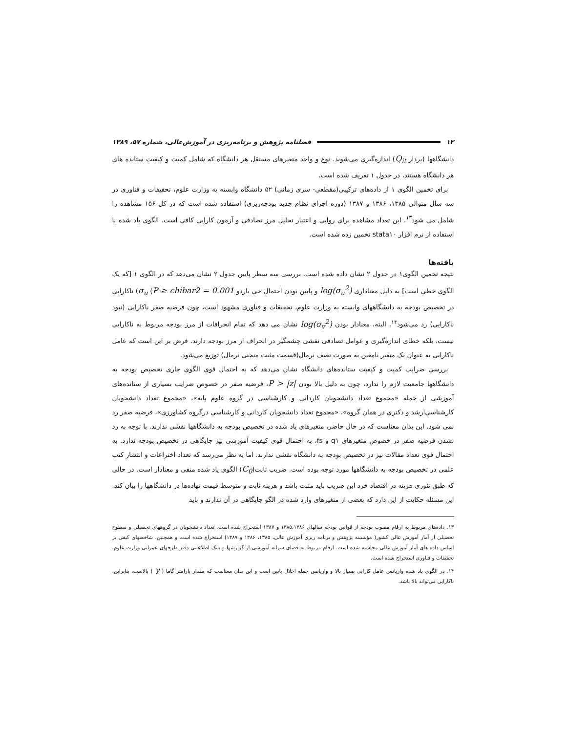۱۲ فصلنامه پژوهش و برنامه‌ریزی در آموزش‌عالی، شماره ۵۷، ۱۳۸۹
دانشگاهها (بردار Q<sub>it</sub>) اندازه‌گیری می‌شوند. نوع و واحد متغیرهای مستقل هر دانشگاه که شامل کمیت و کیفیت ستانده های هر دانشگاه هستند، در جدول ۱ تعریف شده است.
برای تخمین الگوی ۱ از داده‌های ترکیبی(مقطعی- سری زمانی) ۵۲ دانشگاه وابسته به وزارت علوم، تحقیقات و فناوری در سه سال متوالی ۱۳۸۵، ۱۳۸۶ و ۱۳۸۷ (دوره اجرای نظام جدید بودجه‌ریزی) استفاده شده است که در کل ۱۵۶ مشاهده را شامل می شود<sup>۱۳</sup>. این تعداد مشاهده برای روایی و اعتبار تحلیل مرز تصادفی و آزمون کارایی کافی است. الگوی یاد شده با استفاده از نرم افزار stata۱۰ تخمین زده شده است.
یافته‌ها
نتیجه تخمین الگوی۱ در جدول ۲ نشان داده شده است. بررسی سه سطر پایین جدول ۲ نشان می‌دهد که در الگوی ۱ [که یک الگوی خطی است] به دلیل معناداری log(σ<sub>u</sub><sup>2</sup>) و پایین بودن احتمال خی باردو σ<sub>u</sub> (P ≥ chibar2 = 0.001) ناکارایی در تخصیص بودجه به دانشگاههای وابسته به وزارت علوم، تحقیقات و فناوری مشهود است، چون فرضیه صفر ناکارایی (نبود ناکارایی) رد می‌شود<sup>۱۴</sup>. البته، معنادار بودن log(σ<sub>v</sub><sup>2</sup>) نشان می دهد که تمام انحرافات از مرز بودجه مربوط به ناکارایی نیست، بلکه خطای اندازه‌گیری و عوامل تصادفی نقشی چشمگیر در انحراف از مرز بودجه دارند. فرض بر این است که عامل ناکارایی به عنوان یک متغیر نامعین به صورت نصف نرمال(قسمت مثبت منحنی نرمال) توزیع می‌شود.
بررسی ضرایب کمیت و کیفیت ستانده‌های دانشگاه نشان می‌دهد که به احتمال قوی الگوی جاری تخصیص بودجه به دانشگاهها جامعیت لازم را ندارد، چون به دلیل بالا بودن P > |z|، فرضیه صفر در خصوص ضرایب بسیاری از ستانده‌های آموزشی از جمله «مجموع تعداد دانشجویان کاردانی و کارشناسی در گروه علوم پایه»، «مجموع تعداد دانشجویان کارشناسی‌ارشد و دکتری در همان گروه»، «مجموع تعداد دانشجویان کاردانی و کارشناسی درگروه کشاورزی»، فرضیه صفر رد نمی شود. این بدان معناست که در حال حاضر، متغیرهای یاد شده در تخصیص بودجه به دانشگاهها نقشی ندارند. با توجه به رد نشدن فرضیه صفر در خصوص متغیرهای q۱ و fs، به احتمال قوی کیفیت آموزشی نیز جایگاهی در تخصیص بودجه ندارد. به احتمال قوی تعداد مقالات نیز در تخصیص بودجه به دانشگاه نقشی ندارند. اما به نظر می‌رسد که تعداد اختراعات و انتشار کتب علمی در تخصیص بودجه به دانشگاهها مورد توجه بوده است. ضریب ثابت(C<sub>0</sub>) الگوی یاد شده منفی و معنادار است. در حالی که طبق تئوری هزینه در اقتصاد خرد این ضریب باید مثبت باشد و هزینه ثابت و متوسط قیمت نهاده‌ها در دانشگاهها را بیان کند. این مسئله حکایت از این دارد که بعضی از متغیرهای وارد شده در الگو جایگاهی در آن ندارند و باید
۱۳. داده‌های مربوط به ارقام مصوب بودجه از قوانین بودجه سالهای ۱۳۸۵،۱۳۸۶ و ۱۳۸۷ استخراج شده است. تعداد دانشجویان در گروههای تحصیلی و سطوح تحصیلی از آمار آموزش عالی کشور( مؤسسه پژوهش و برنامه ریزی آموزش عالی، ۱۳۸۵، ۱۳۸۶ و ۱۳۸۷) استخراج شده است و همچنین، شاخصهای کیفی بر اساس داده های آمار آموزش عالی محاسبه شده است. ارقام مربوط به فضای سرانه آموزشی از گزارشها و بانک اطلاعاتی دفتر طرحهای عمرانی وزارت علوم، تحقیقات و فناوری استخراج شده است.
۱۴. در الگوی یاد شده واریانس عامل کارایی بسیار بالا و واریانس جمله اخلال پایین است و این بدان معناست که مقدار پارامتر گاما ( γ ) بالاست، بنابراین، ناکارایی می‌تواند بالا باشد.